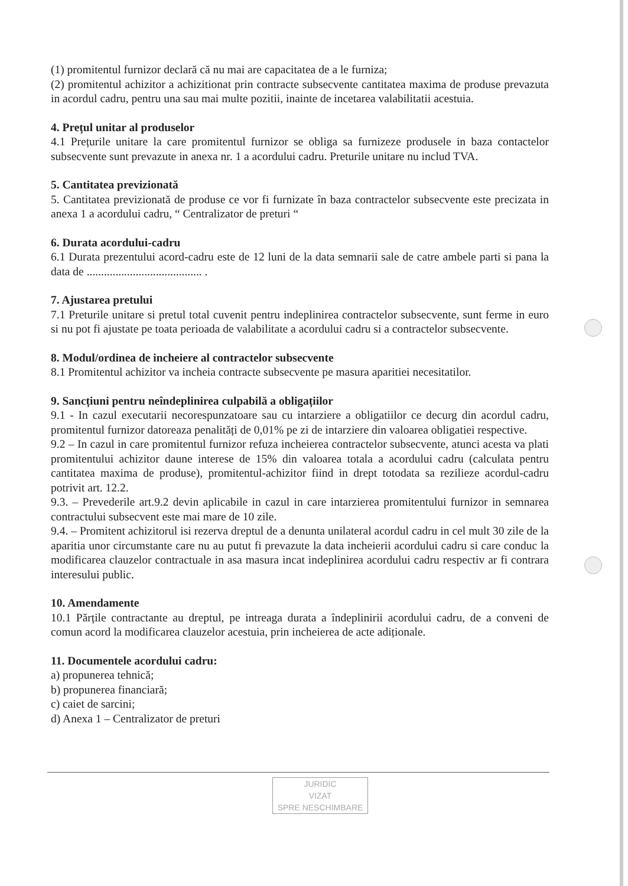(1) promitentul furnizor declară că nu mai are capacitatea de a le furniza;
(2) promitentul achizitor a achizitionat prin contracte subsecvente cantitatea maxima de produse prevazuta in acordul cadru, pentru una sau mai multe pozitii, inainte de incetarea valabilitatii acestuia.
4. Prețul unitar al produselor
4.1 Prețurile unitare la care promitentul furnizor se obliga sa furnizeze produsele in baza contactelor subsecvente sunt prevazute in anexa nr. 1 a acordului cadru. Preturile unitare nu includ TVA.
5. Cantitatea previzionată
5. Cantitatea previzionată de produse ce vor fi furnizate în baza contractelor subsecvente este precizata in anexa 1 a acordului cadru, “ Centralizator de preturi “
6. Durata acordului-cadru
6.1 Durata prezentului acord-cadru este de 12 luni de la data semnarii sale de catre ambele parti si pana la data de ........................................ .
7. Ajustarea pretului
7.1 Preturile unitare si pretul total cuvenit pentru indeplinirea contractelor subsecvente, sunt ferme in euro si nu pot fi ajustate pe toata perioada de valabilitate a acordului cadru si a contractelor subsecvente.
8. Modul/ordinea de incheiere al contractelor subsecvente
8.1 Promitentul achizitor va incheia contracte subsecvente pe masura aparitiei necesitatilor.
9. Sancțiuni pentru neîndeplinirea culpabilă a obligațiilor
9.1 - In cazul executarii necorespunzatoare sau cu intarziere a obligatiilor ce decurg din acordul cadru, promitentul furnizor datoreaza penalități de 0,01% pe zi de intarziere din valoarea obligatiei respective.
9.2 – In cazul in care promitentul furnizor refuza incheierea contractelor subsecvente, atunci acesta va plati promitentului achizitor daune interese de 15% din valoarea totala a acordului cadru (calculata pentru cantitatea maxima de produse), promitentul-achizitor fiind in drept totodata sa rezilieze acordul-cadru potrivit art. 12.2.
9.3. – Prevederile art.9.2 devin aplicabile in cazul in care intarzierea promitentului furnizor in semnarea contractului subsecvent este mai mare de 10 zile.
9.4. – Promitent achizitorul isi rezerva dreptul de a denunta unilateral acordul cadru in cel mult 30 zile de la aparitia unor circumstante care nu au putut fi prevazute la data incheierii acordului cadru si care conduc la modificarea clauzelor contractuale in asa masura incat indeplinirea acordului cadru respectiv ar fi contrara interesului public.
10. Amendamente
10.1 Părțile contractante au dreptul, pe intreaga durata a îndeplinirii acordului cadru, de a conveni de comun acord la modificarea clauzelor acestuia, prin incheierea de acte adiționale.
11. Documentele acordului cadru:
a) propunerea tehnică;
b) propunerea financiară;
c) caiet de sarcini;
d) Anexa 1 – Centralizator de preturi
JURIDIC
VIZAT
SPRE NESCHIMBARE